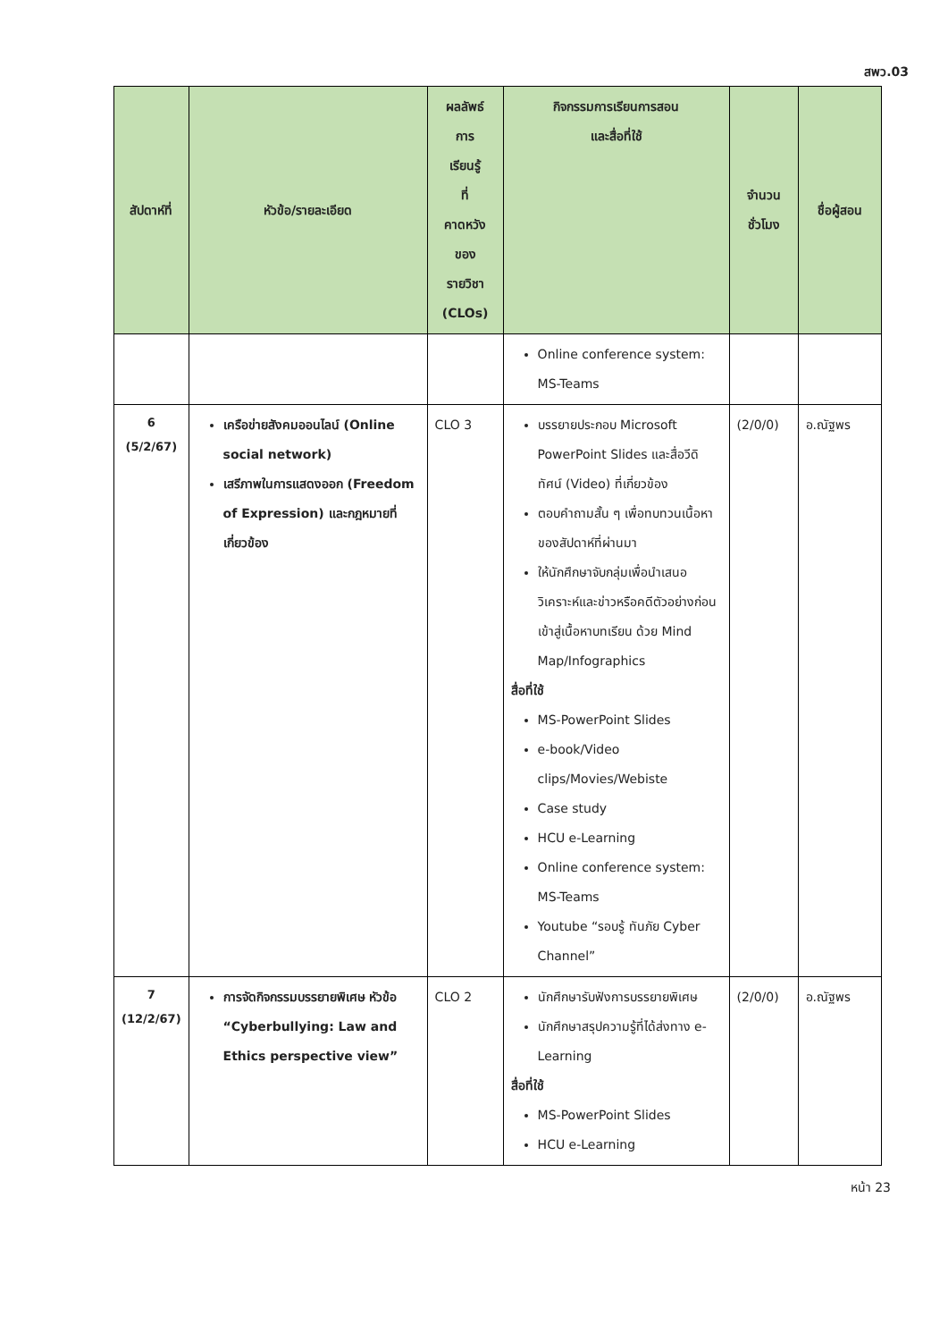สพว.03
| สัปดาห์ที่ | หัวข้อ/รายละเอียด | ผลลัพธ์ การ เรียนรู้ ที่ คาดหวัง ของ รายวิชา (CLOs) | กิจกรรมการเรียนการสอน และสื่อที่ใช้ | จำนวน ชั่วโมง | ชื่อผู้สอน |
| --- | --- | --- | --- | --- | --- |
| | | | Online conference system: MS-Teams | | |
| 6 (5/2/67) | เครือข่ายสังคมออนไลน์ (Online social network) เสรีภาพในการแสดงออก (Freedom of Expression) และกฎหมายที่เกี่ยวข้อง | CLO 3 | บรรยายประกอบ Microsoft PowerPoint Slides และสื่อวีดิทัศน์ (Video) ที่เกี่ยวข้อง ตอบคำถามสั้น ๆ เพื่อทบทวนเนื้อหาของสัปดาห์ที่ผ่านมา ให้นักศึกษาจับกลุ่มเพื่อนำเสนอวิเคราะห์และข่าวหรือคดีตัวอย่างก่อนเข้าสู่เนื้อหาบทเรียน ด้วย Mind Map/Infographics สื่อที่ใช้ MS-PowerPoint Slides e-book/Video clips/Movies/Webiste Case study HCU e-Learning Online conference system: MS-Teams Youtube “รอบรู้ ทันภัย Cyber Channel” | (2/0/0) | อ.ณัฐพร |
| 7 (12/2/67) | การจัดกิจกรรมบรรยายพิเศษ หัวข้อ “Cyberbullying: Law and Ethics perspective view” | CLO 2 | นักศึกษารับฟังการบรรยายพิเศษ นักศึกษาสรุปความรู้ที่ได้ส่งทาง e-Learning สื่อที่ใช้ MS-PowerPoint Slides HCU e-Learning | (2/0/0) | อ.ณัฐพร |
หน้า 23